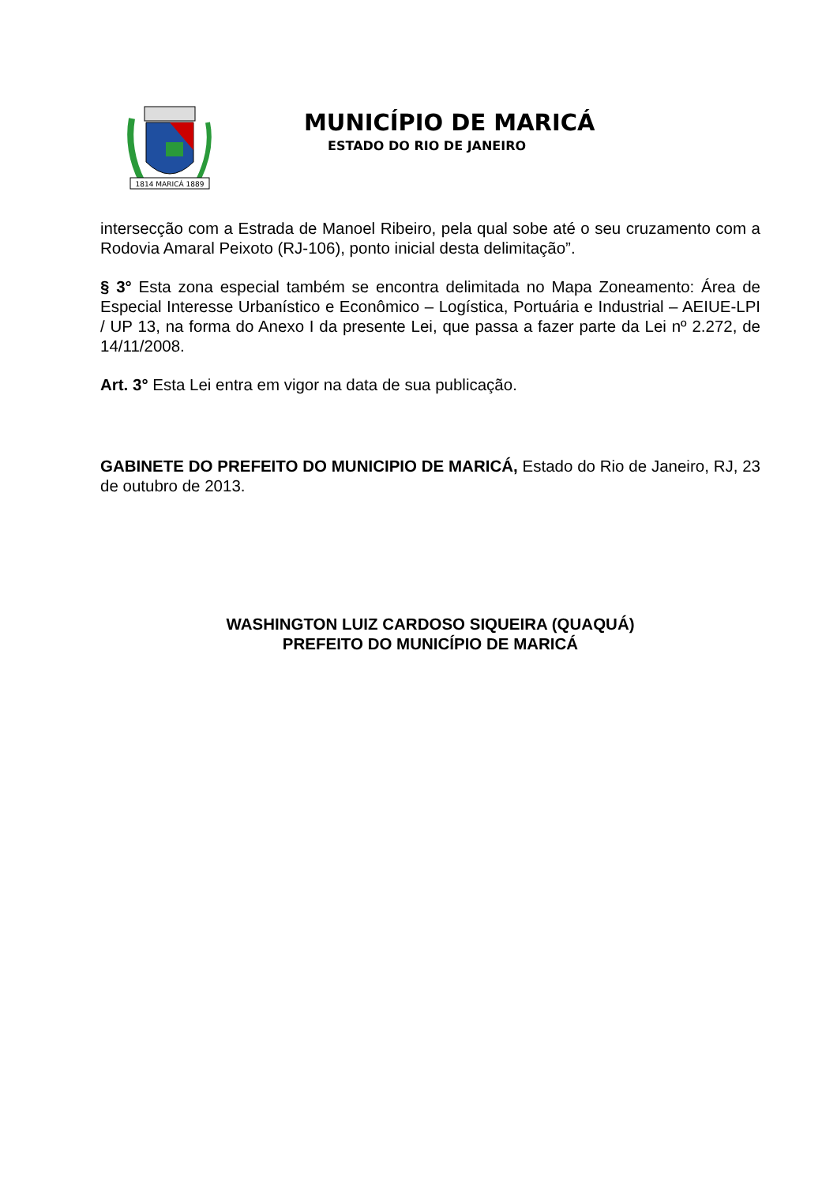1814 MARICÁ 1889
MUNICÍPIO DE MARICÁ
ESTADO DO RIO DE JANEIRO
intersecção com a Estrada de Manoel Ribeiro, pela qual sobe até o seu cruzamento com a Rodovia Amaral Peixoto (RJ-106), ponto inicial desta delimitação”.
§ 3° Esta zona especial também se encontra delimitada no Mapa Zoneamento: Área de Especial Interesse Urbanístico e Econômico – Logística, Portuária e Industrial – AEIUE-LPI / UP 13, na forma do Anexo I da presente Lei, que passa a fazer parte da Lei nº 2.272, de 14/11/2008.
Art. 3° Esta Lei entra em vigor na data de sua publicação.
GABINETE DO PREFEITO DO MUNICIPIO DE MARICÁ, Estado do Rio de Janeiro, RJ, 23 de outubro de 2013.
WASHINGTON LUIZ CARDOSO SIQUEIRA (QUAQUÁ)
PREFEITO DO MUNICÍPIO DE MARICÁ